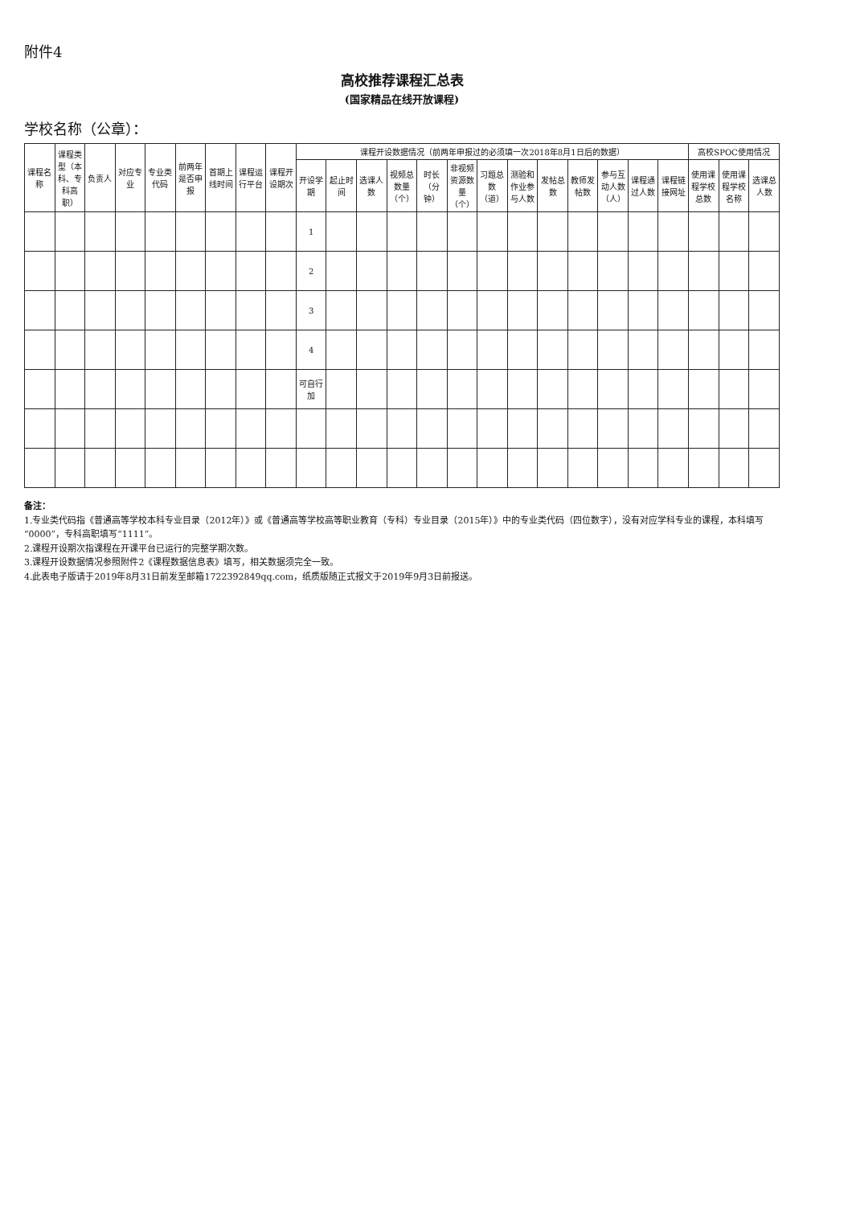附件4
高校推荐课程汇总表
(国家精品在线开放课程)
学校名称（公章）：
| 课程名称 | 课程类型（本科、专科高职） | 负责人 | 对应专业 | 专业类代码 | 前两年是否申报 | 首期上线时间 | 课程运行平台 | 课程开设期次 | 课程开设数据情况（前两年申报过的必须填一次2018年8月1日后的数据） | | | | | | | | | | | | | 高校SPOC使用情况 | | |
| --- | --- | --- | --- | --- | --- | --- | --- | --- | --- | --- | --- | --- | --- | --- | --- | --- | --- | --- | --- | --- | --- | --- | --- | --- |
| | | | | | | | | | 开设学期 | 起止时间 | 选课人数 | 视频总数量（个） | 时长（分钟） | 非视频资源数量（个） | 习题总数（道） | 测验和作业参与人数 | 发帖总数 | 教师发帖数 | 参与互动人数（人） | 课程通过人数 | 课程链接网址 | 使用课程学校总数 | 使用课程学校名称 | 选课总人数 |
| | | | | | | | | | 1 | | | | | | | | | | | | | | | |
| | | | | | | | | | 2 | | | | | | | | | | | | | | | |
| | | | | | | | | | 3 | | | | | | | | | | | | | | | |
| | | | | | | | | | 4 | | | | | | | | | | | | | | | |
| | | | | | | | | | 可自行加 | | | | | | | | | | | | | | | |
备注：
1.专业类代码指《普通高等学校本科专业目录（2012年）》或《普通高等学校高等职业教育（专科）专业目录（2015年）》中的专业类代码（四位数字），没有对应学科专业的课程，本科填写“0000”，专科高职填写“1111”。
2.课程开设期次指课程在开课平台已运行的完整学期次数。
3.课程开设数据情况参照附件2《课程数据信息表》填写，相关数据须完全一致。
4.此表电子版请于2019年8月31日前发至邮箱1722392849qq.com，纸质版随正式报文于2019年9月3日前报送。